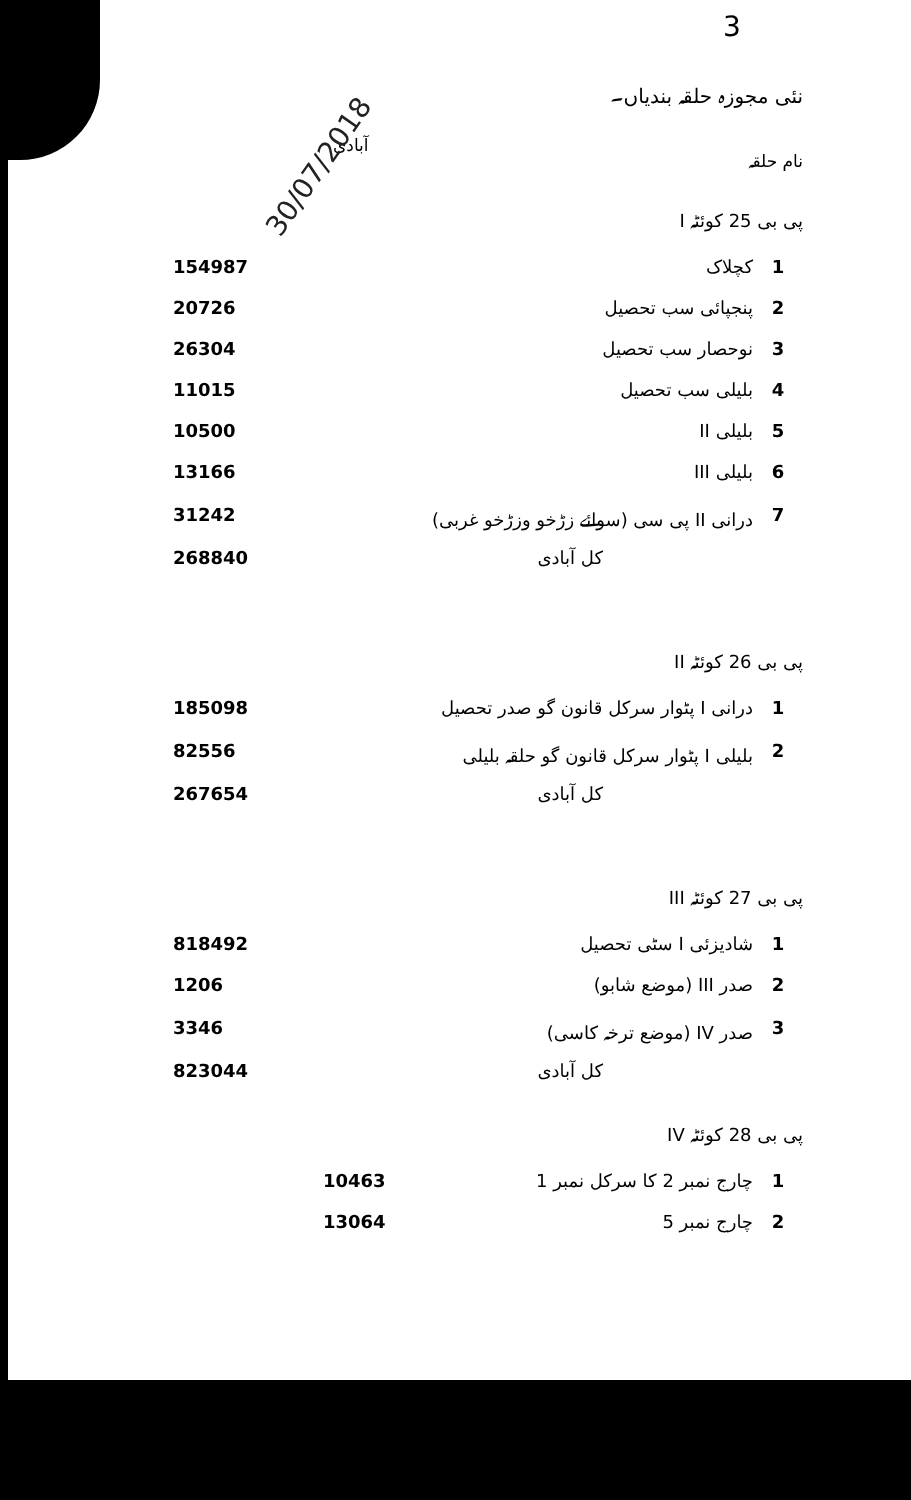3
30/07/2018
نئی مجوزہ حلقہ بندیاں۔
نام حلقہ آبادی
پی بی 25 کوئٹہ I
| 1 | کچلاک | 154987 |
| 2 | پنجپائی سب تحصیل | 20726 |
| 3 | نوحصار سب تحصیل | 26304 |
| 4 | بلیلی سب تحصیل | 11015 |
| 5 | بلیلی II | 10500 |
| 6 | بلیلی III | 13166 |
| 7 | درانی II پی سی (سوائے زڑخو وزڑخو غربی) | 31242 |
| | کل آبادی | 268840 |
پی بی 26 کوئٹہ II
| 1 | درانی I پٹوار سرکل قانون گو صدر تحصیل | 185098 |
| 2 | بلیلی I پٹوار سرکل قانون گو حلقہ بلیلی | 82556 |
| | کل آبادی | 267654 |
پی بی 27 کوئٹہ III
| 1 | شادیزئی I سٹی تحصیل | 818492 |
| 2 | صدر III (موضع شابو) | 1206 |
| 3 | صدر IV (موضع ترخہ کاسی) | 3346 |
| | کل آبادی | 823044 |
پی بی 28 کوئٹہ IV
| 1 | چارج نمبر 2 کا سرکل نمبر 1 | 10463 |
| 2 | چارج نمبر 5 | 13064 |